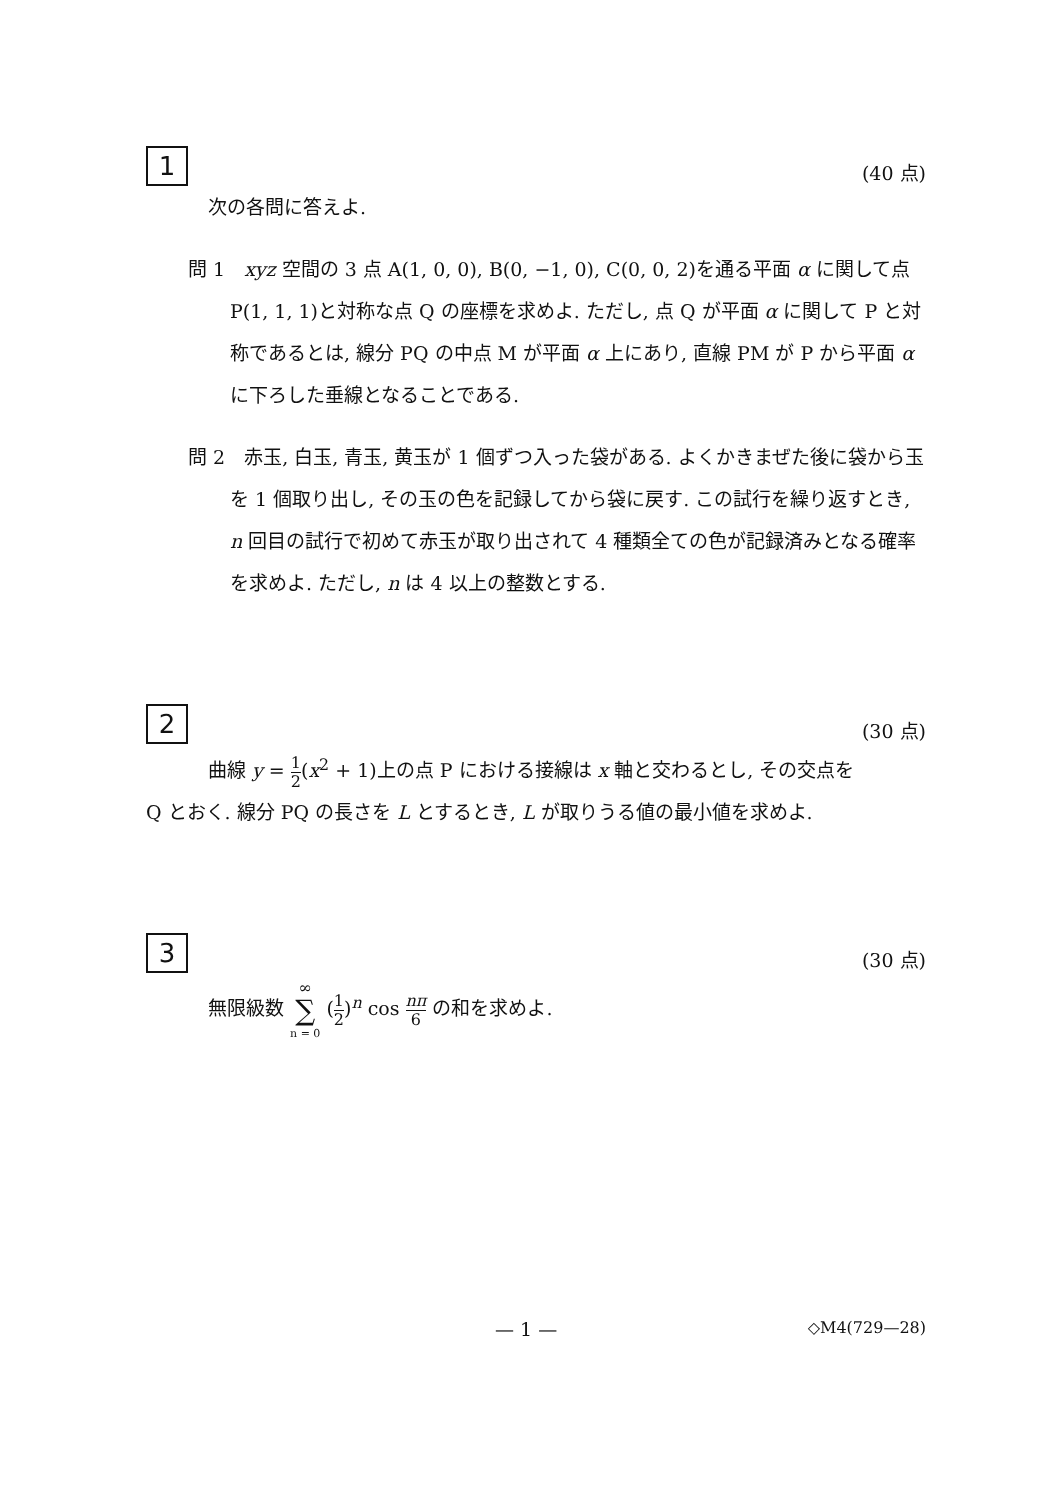1 (40 点)
次の各問に答えよ.
問 1　xyz 空間の 3 点 A(1, 0, 0), B(0, −1, 0), C(0, 0, 2)を通る平面 α に関して点 P(1, 1, 1)と対称な点 Q の座標を求めよ. ただし, 点 Q が平面 α に関して P と対称であるとは, 線分 PQ の中点 M が平面 α 上にあり, 直線 PM が P から平面 α に下ろした垂線となることである.
問 2　赤玉, 白玉, 青玉, 黄玉が 1 個ずつ入った袋がある. よくかきまぜた後に袋から玉を 1 個取り出し, その玉の色を記録してから袋に戻す. この試行を繰り返すとき, n 回目の試行で初めて赤玉が取り出されて 4 種類全ての色が記録済みとなる確率を求めよ. ただし, n は 4 以上の整数とする.
2 (30 点)
曲線 y = 1 2(x<sup>2</sup> + 1)上の点 P における接線は x 軸と交わるとし, その交点を
Q とおく. 線分 PQ の長さを L とするとき, L が取りうる値の最小値を求めよ.
3 (30 点)
無限級数 ∞ ∑ n = 0 (1 2)<sup>n</sup> cos nπ 6 の和を求めよ.
— 1 — ◇M4(729—28)